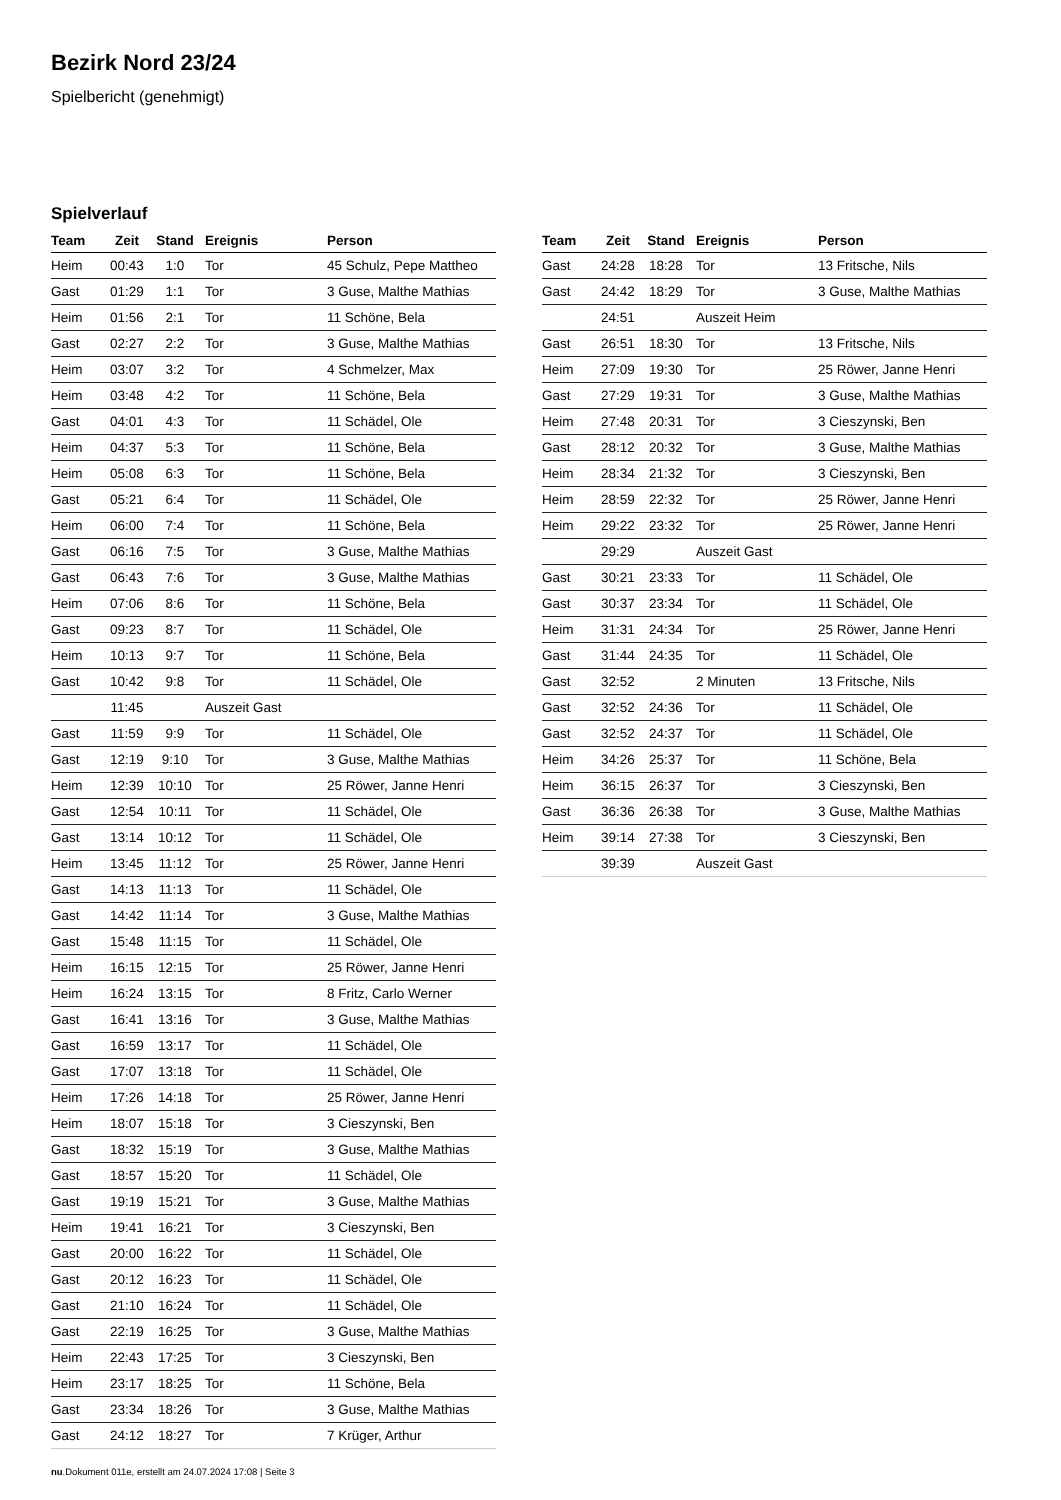Bezirk Nord 23/24
Spielbericht (genehmigt)
Spielverlauf
| Team | Zeit | Stand | Ereignis | Person |
| --- | --- | --- | --- | --- |
| Heim | 00:43 | 1:0 | Tor | 45 Schulz, Pepe Mattheo |
| Gast | 01:29 | 1:1 | Tor | 3 Guse, Malthe Mathias |
| Heim | 01:56 | 2:1 | Tor | 11 Schöne, Bela |
| Gast | 02:27 | 2:2 | Tor | 3 Guse, Malthe Mathias |
| Heim | 03:07 | 3:2 | Tor | 4 Schmelzer, Max |
| Heim | 03:48 | 4:2 | Tor | 11 Schöne, Bela |
| Gast | 04:01 | 4:3 | Tor | 11 Schädel, Ole |
| Heim | 04:37 | 5:3 | Tor | 11 Schöne, Bela |
| Heim | 05:08 | 6:3 | Tor | 11 Schöne, Bela |
| Gast | 05:21 | 6:4 | Tor | 11 Schädel, Ole |
| Heim | 06:00 | 7:4 | Tor | 11 Schöne, Bela |
| Gast | 06:16 | 7:5 | Tor | 3 Guse, Malthe Mathias |
| Gast | 06:43 | 7:6 | Tor | 3 Guse, Malthe Mathias |
| Heim | 07:06 | 8:6 | Tor | 11 Schöne, Bela |
| Gast | 09:23 | 8:7 | Tor | 11 Schädel, Ole |
| Heim | 10:13 | 9:7 | Tor | 11 Schöne, Bela |
| Gast | 10:42 | 9:8 | Tor | 11 Schädel, Ole |
| | 11:45 | | Auszeit Gast | |
| Gast | 11:59 | 9:9 | Tor | 11 Schädel, Ole |
| Gast | 12:19 | 9:10 | Tor | 3 Guse, Malthe Mathias |
| Heim | 12:39 | 10:10 | Tor | 25 Röwer, Janne Henri |
| Gast | 12:54 | 10:11 | Tor | 11 Schädel, Ole |
| Gast | 13:14 | 10:12 | Tor | 11 Schädel, Ole |
| Heim | 13:45 | 11:12 | Tor | 25 Röwer, Janne Henri |
| Gast | 14:13 | 11:13 | Tor | 11 Schädel, Ole |
| Gast | 14:42 | 11:14 | Tor | 3 Guse, Malthe Mathias |
| Gast | 15:48 | 11:15 | Tor | 11 Schädel, Ole |
| Heim | 16:15 | 12:15 | Tor | 25 Röwer, Janne Henri |
| Heim | 16:24 | 13:15 | Tor | 8 Fritz, Carlo Werner |
| Gast | 16:41 | 13:16 | Tor | 3 Guse, Malthe Mathias |
| Gast | 16:59 | 13:17 | Tor | 11 Schädel, Ole |
| Gast | 17:07 | 13:18 | Tor | 11 Schädel, Ole |
| Heim | 17:26 | 14:18 | Tor | 25 Röwer, Janne Henri |
| Heim | 18:07 | 15:18 | Tor | 3 Cieszynski, Ben |
| Gast | 18:32 | 15:19 | Tor | 3 Guse, Malthe Mathias |
| Gast | 18:57 | 15:20 | Tor | 11 Schädel, Ole |
| Gast | 19:19 | 15:21 | Tor | 3 Guse, Malthe Mathias |
| Heim | 19:41 | 16:21 | Tor | 3 Cieszynski, Ben |
| Gast | 20:00 | 16:22 | Tor | 11 Schädel, Ole |
| Gast | 20:12 | 16:23 | Tor | 11 Schädel, Ole |
| Gast | 21:10 | 16:24 | Tor | 11 Schädel, Ole |
| Gast | 22:19 | 16:25 | Tor | 3 Guse, Malthe Mathias |
| Heim | 22:43 | 17:25 | Tor | 3 Cieszynski, Ben |
| Heim | 23:17 | 18:25 | Tor | 11 Schöne, Bela |
| Gast | 23:34 | 18:26 | Tor | 3 Guse, Malthe Mathias |
| Gast | 24:12 | 18:27 | Tor | 7 Krüger, Arthur |
| Team | Zeit | Stand | Ereignis | Person |
| --- | --- | --- | --- | --- |
| Gast | 24:28 | 18:28 | Tor | 13 Fritsche, Nils |
| Gast | 24:42 | 18:29 | Tor | 3 Guse, Malthe Mathias |
| | 24:51 | | Auszeit Heim | |
| Gast | 26:51 | 18:30 | Tor | 13 Fritsche, Nils |
| Heim | 27:09 | 19:30 | Tor | 25 Röwer, Janne Henri |
| Gast | 27:29 | 19:31 | Tor | 3 Guse, Malthe Mathias |
| Heim | 27:48 | 20:31 | Tor | 3 Cieszynski, Ben |
| Gast | 28:12 | 20:32 | Tor | 3 Guse, Malthe Mathias |
| Heim | 28:34 | 21:32 | Tor | 3 Cieszynski, Ben |
| Heim | 28:59 | 22:32 | Tor | 25 Röwer, Janne Henri |
| Heim | 29:22 | 23:32 | Tor | 25 Röwer, Janne Henri |
| | 29:29 | | Auszeit Gast | |
| Gast | 30:21 | 23:33 | Tor | 11 Schädel, Ole |
| Gast | 30:37 | 23:34 | Tor | 11 Schädel, Ole |
| Heim | 31:31 | 24:34 | Tor | 25 Röwer, Janne Henri |
| Gast | 31:44 | 24:35 | Tor | 11 Schädel, Ole |
| Gast | 32:52 | | 2 Minuten | 13 Fritsche, Nils |
| Gast | 32:52 | 24:36 | Tor | 11 Schädel, Ole |
| Gast | 32:52 | 24:37 | Tor | 11 Schädel, Ole |
| Heim | 34:26 | 25:37 | Tor | 11 Schöne, Bela |
| Heim | 36:15 | 26:37 | Tor | 3 Cieszynski, Ben |
| Gast | 36:36 | 26:38 | Tor | 3 Guse, Malthe Mathias |
| Heim | 39:14 | 27:38 | Tor | 3 Cieszynski, Ben |
| | 39:39 | | Auszeit Gast | |
nu.Dokument 011e, erstellt am 24.07.2024 17:08 | Seite 3